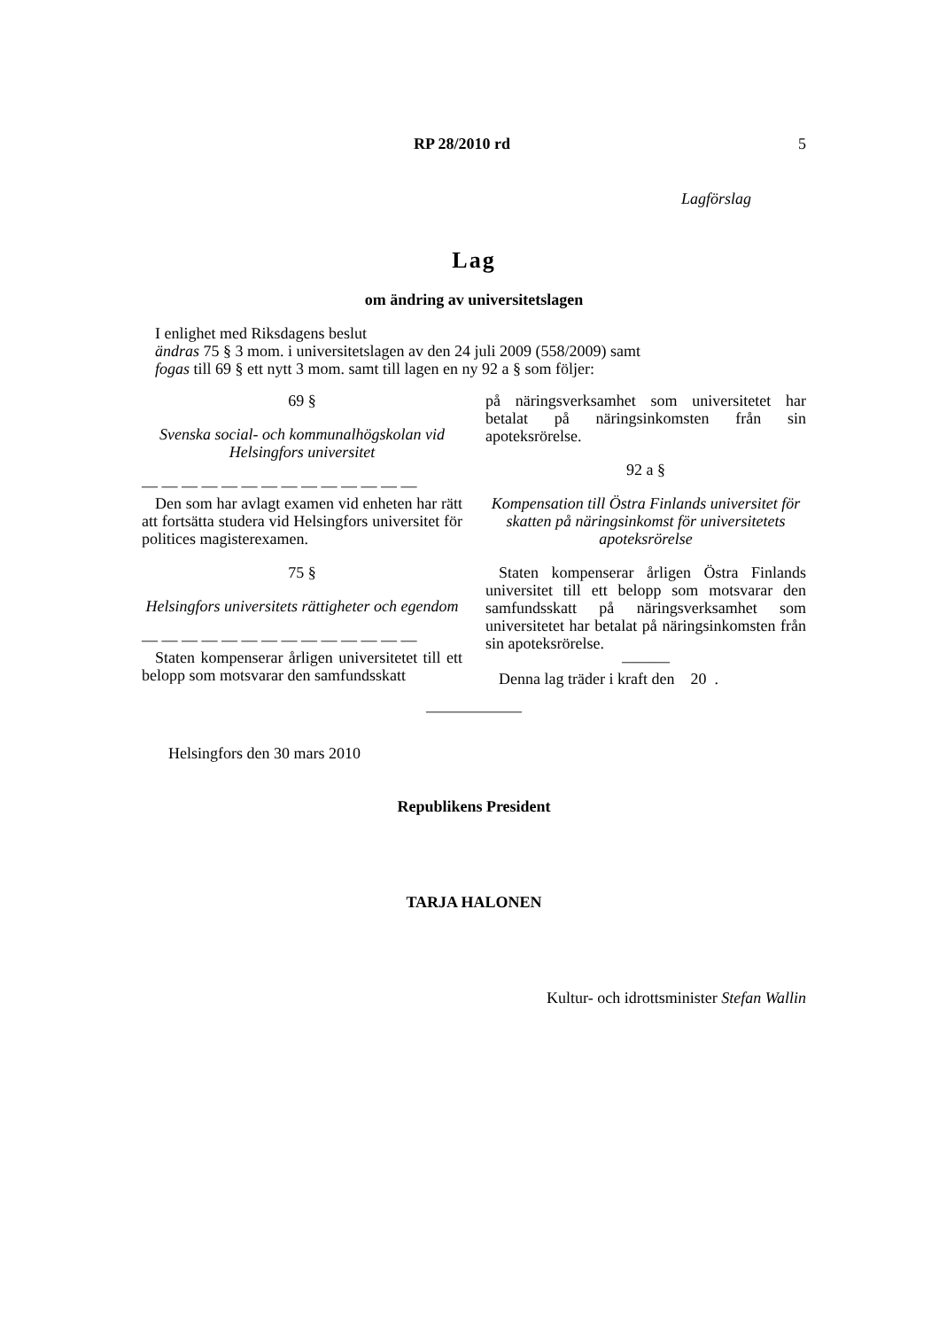RP 28/2010 rd 5
Lagförslag
Lag
om ändring av universitetslagen
I enlighet med Riksdagens beslut
ändras 75 § 3 mom. i universitetslagen av den 24 juli 2009 (558/2009) samt
fogas till 69 § ett nytt 3 mom. samt till lagen en ny 92 a § som följer:
69 §
Svenska social- och kommunalhögskolan vid Helsingfors universitet
— — — — — — — — — — — — — —
Den som har avlagt examen vid enheten har rätt att fortsätta studera vid Helsingfors universitet för politices magisterexamen.
75 §
Helsingfors universitets rättigheter och egendom
— — — — — — — — — — — — — —
Staten kompenserar årligen universitetet till ett belopp som motsvarar den samfundsskatt
på näringsverksamhet som universitetet har betalat på näringsinkomsten från sin apoteksrörelse.
92 a §
Kompensation till Östra Finlands universitet för skatten på näringsinkomst för universitetets apoteksrörelse
Staten kompenserar årligen Östra Finlands universitet till ett belopp som motsvarar den samfundsskatt på näringsverksamhet som universitetet har betalat på näringsinkomsten från sin apoteksrörelse.
———
Denna lag träder i kraft den 20 .
——————
Helsingfors den 30 mars 2010
Republikens President
TARJA HALONEN
Kultur- och idrottsminister Stefan Wallin